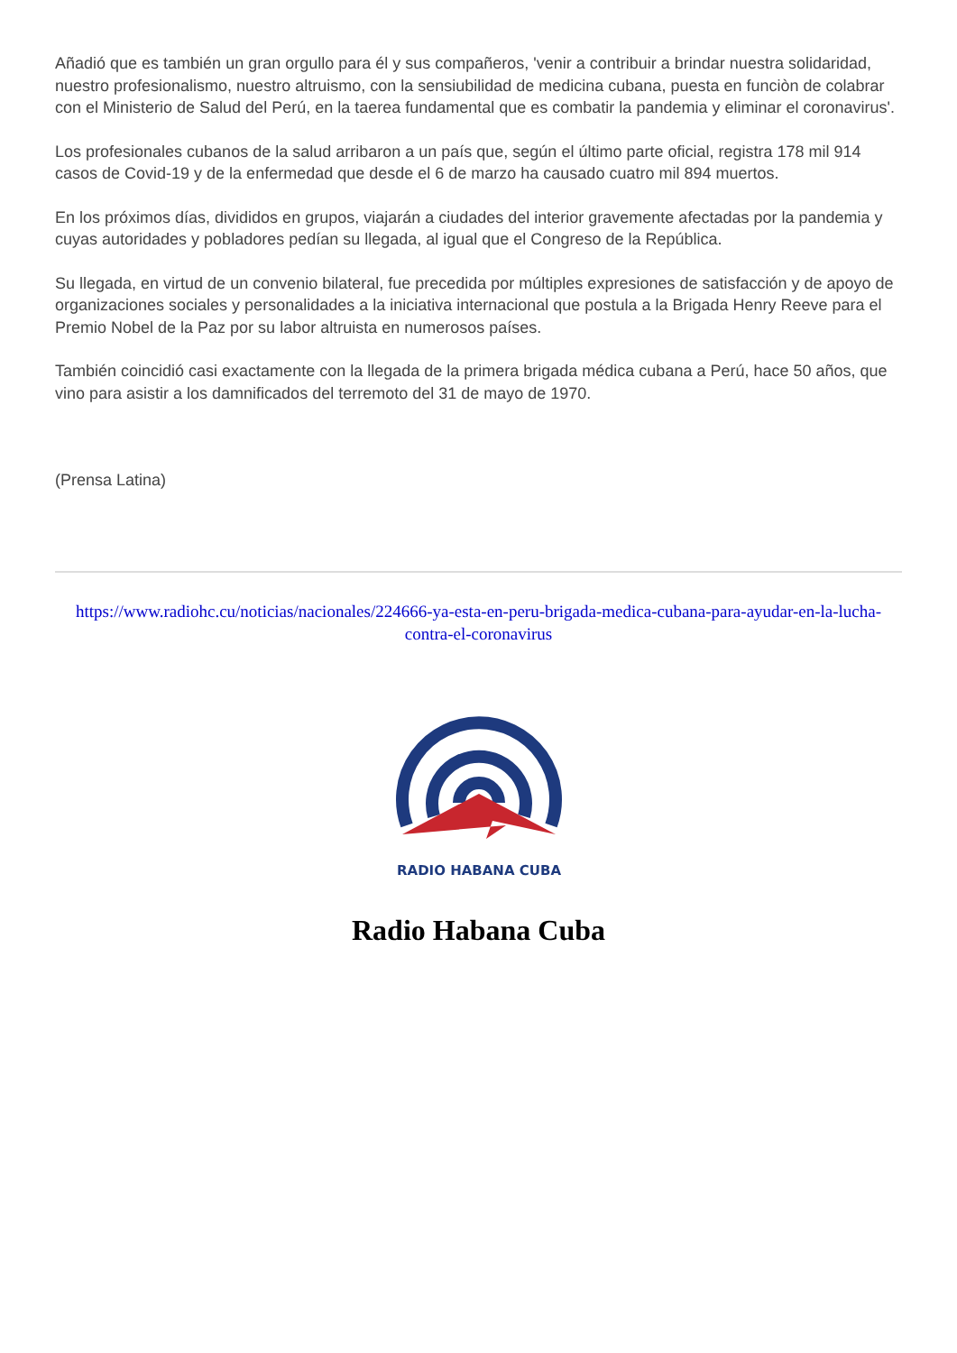Añadió que es también un gran orgullo para él y sus compañeros, 'venir a contribuir a brindar nuestra solidaridad, nuestro profesionalismo, nuestro altruismo, con la sensiubilidad de medicina cubana, puesta en funciòn de colabrar con el Ministerio de Salud del Perú, en la taerea fundamental que es combatir la pandemia y eliminar el coronavirus'.
Los profesionales cubanos de la salud arribaron a un país que, según el último parte oficial, registra 178 mil 914 casos de Covid-19 y de la enfermedad que desde el 6 de marzo ha causado cuatro mil 894 muertos.
En los próximos días, divididos en grupos, viajarán a ciudades del interior gravemente afectadas por la pandemia y cuyas autoridades y pobladores pedían su llegada, al igual que el Congreso de la República.
Su llegada, en virtud de un convenio bilateral, fue precedida por múltiples expresiones de satisfacción y de apoyo de organizaciones sociales y personalidades a la iniciativa internacional que postula a la Brigada Henry Reeve para el Premio Nobel de la Paz por su labor altruista en numerosos países.
También coincidió casi exactamente con la llegada de la primera brigada médica cubana a Perú, hace 50 años, que vino para asistir a los damnificados del terremoto del 31 de mayo de 1970.
(Prensa Latina)
https://www.radiohc.cu/noticias/nacionales/224666-ya-esta-en-peru-brigada-medica-cubana-para-ayudar-en-la-lucha-contra-el-coronavirus
RADIO HABANA CUBA
Radio Habana Cuba